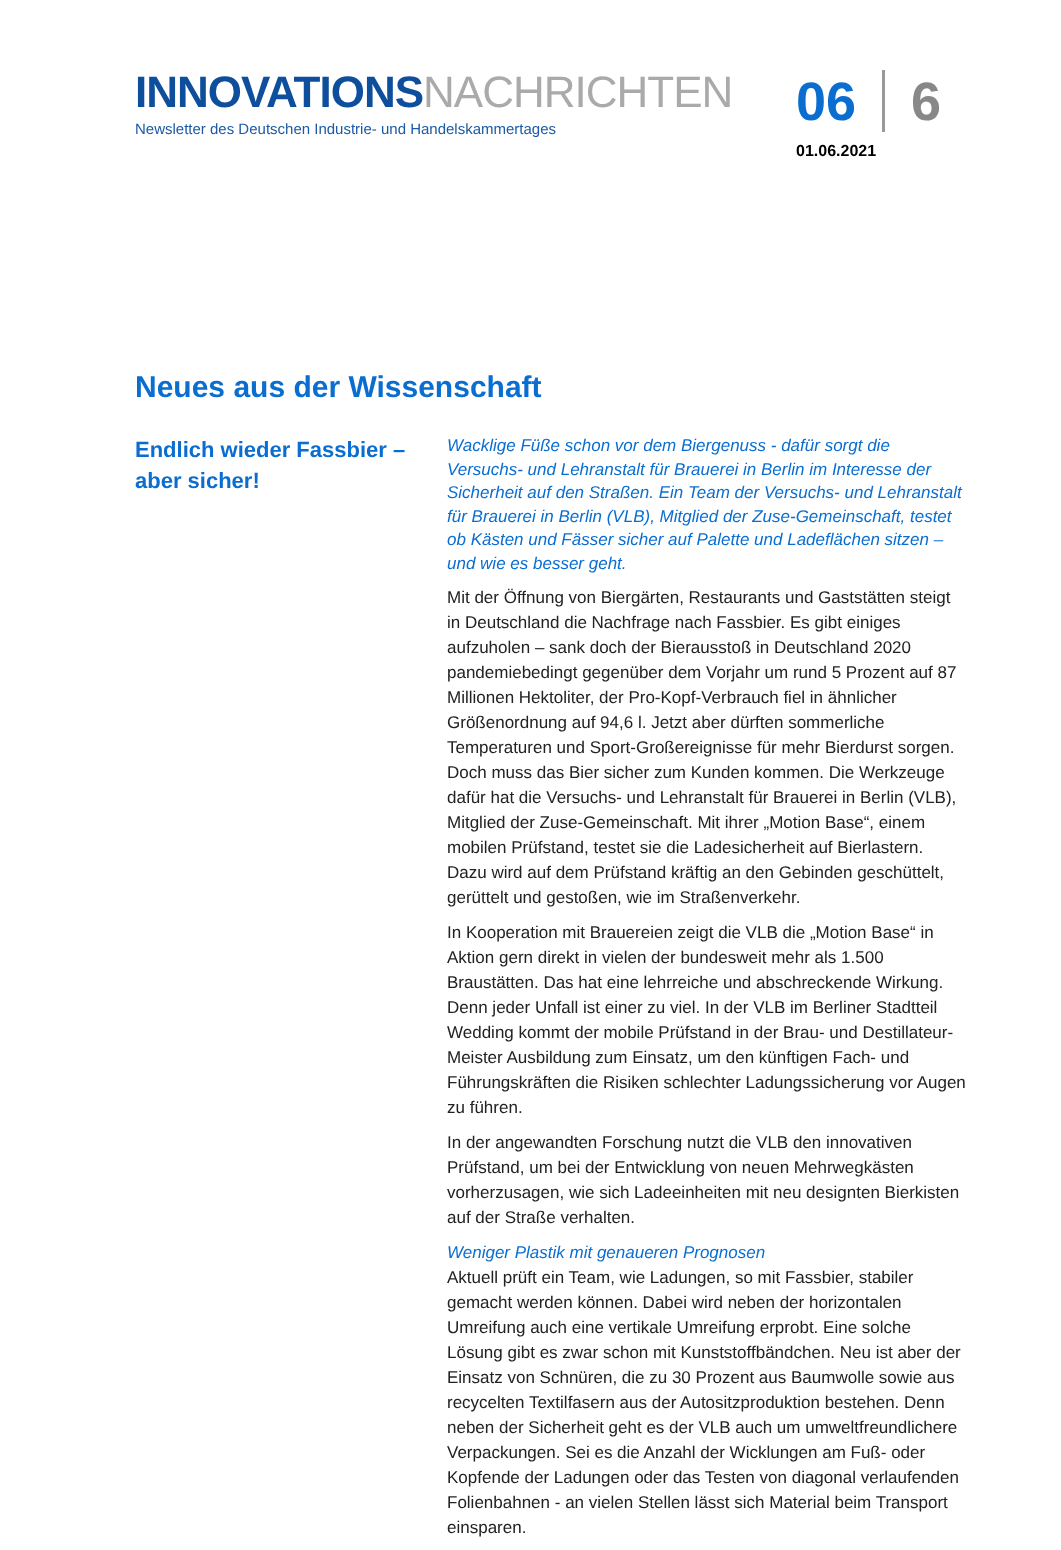INNOVATIONS NACHRICHTEN
Newsletter des Deutschen Industrie- und Handelskammertages
06 6
01.06.2021
Neues aus der Wissenschaft
Endlich wieder Fassbier – aber sicher!
Wacklige Füße schon vor dem Biergenuss - dafür sorgt die Versuchs- und Lehranstalt für Brauerei in Berlin im Interesse der Sicherheit auf den Straßen. Ein Team der Versuchs- und Lehranstalt für Brauerei in Berlin (VLB), Mitglied der Zuse-Gemeinschaft, testet ob Kästen und Fässer sicher auf Palette und Ladeflächen sitzen – und wie es besser geht.
Mit der Öffnung von Biergärten, Restaurants und Gaststätten steigt in Deutschland die Nachfrage nach Fassbier. Es gibt einiges aufzuholen – sank doch der Bierausstoß in Deutschland 2020 pandemiebedingt gegenüber dem Vorjahr um rund 5 Prozent auf 87 Millionen Hektoliter, der Pro-Kopf-Verbrauch fiel in ähnlicher Größenordnung auf 94,6 l. Jetzt aber dürften sommerliche Temperaturen und Sport-Großereignisse für mehr Bierdurst sorgen. Doch muss das Bier sicher zum Kunden kommen. Die Werkzeuge dafür hat die Versuchs- und Lehranstalt für Brauerei in Berlin (VLB), Mitglied der Zuse-Gemeinschaft. Mit ihrer „Motion Base“, einem mobilen Prüfstand, testet sie die Ladesicherheit auf Bierlastern. Dazu wird auf dem Prüfstand kräftig an den Gebinden geschüttelt, gerüttelt und gestoßen, wie im Straßenverkehr.
In Kooperation mit Brauereien zeigt die VLB die „Motion Base“ in Aktion gern direkt in vielen der bundesweit mehr als 1.500 Braustätten. Das hat eine lehrreiche und abschreckende Wirkung. Denn jeder Unfall ist einer zu viel. In der VLB im Berliner Stadtteil Wedding kommt der mobile Prüfstand in der Brau- und Destillateur-Meister Ausbildung zum Einsatz, um den künftigen Fach- und Führungskräften die Risiken schlechter Ladungssicherung vor Augen zu führen.
In der angewandten Forschung nutzt die VLB den innovativen Prüfstand, um bei der Entwicklung von neuen Mehrwegkästen vorherzusagen, wie sich Ladeeinheiten mit neu designten Bierkisten auf der Straße verhalten.
Weniger Plastik mit genaueren Prognosen
Aktuell prüft ein Team, wie Ladungen, so mit Fassbier, stabiler gemacht werden können. Dabei wird neben der horizontalen Umreifung auch eine vertikale Umreifung erprobt. Eine solche Lösung gibt es zwar schon mit Kunststoffbändchen. Neu ist aber der Einsatz von Schnüren, die zu 30 Prozent aus Baumwolle sowie aus recycelten Textilfasern aus der Autositzproduktion bestehen. Denn neben der Sicherheit geht es der VLB auch um umweltfreundlichere Verpackungen. Sei es die Anzahl der Wicklungen am Fuß- oder Kopfende der Ladungen oder das Testen von diagonal verlaufenden Folienbahnen - an vielen Stellen lässt sich Material beim Transport einsparen.